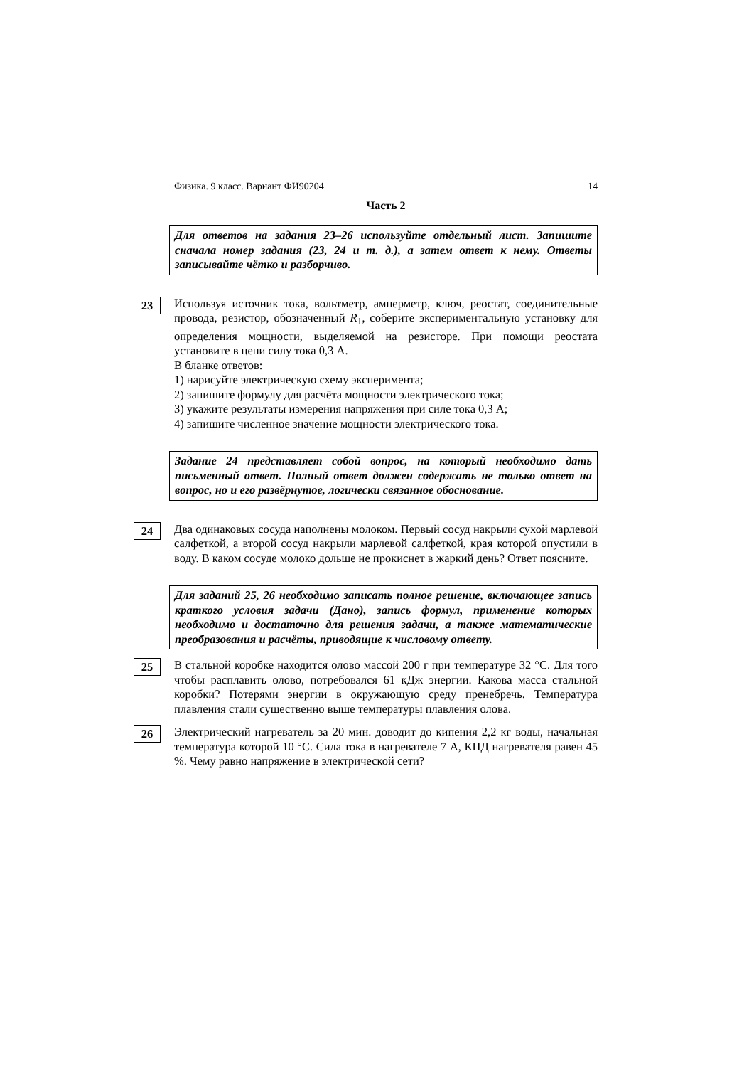Физика. 9 класс. Вариант ФИ90204 14
Часть 2
Для ответов на задания 23–26 используйте отдельный лист. Запишите сначала номер задания (23, 24 и т. д.), а затем ответ к нему. Ответы записывайте чётко и разборчиво.
23
Используя источник тока, вольтметр, амперметр, ключ, реостат, соединительные провода, резистор, обозначенный R<sub>1</sub>, соберите экспериментальную установку для определения мощности, выделяемой на резисторе. При помощи реостата установите в цепи силу тока 0,3 А.
В бланке ответов:
1) нарисуйте электрическую схему эксперимента;
2) запишите формулу для расчёта мощности электрического тока;
3) укажите результаты измерения напряжения при силе тока 0,3 А;
4) запишите численное значение мощности электрического тока.
Задание 24 представляет собой вопрос, на который необходимо дать письменный ответ. Полный ответ должен содержать не только ответ на вопрос, но и его развёрнутое, логически связанное обоснование.
24
Два одинаковых сосуда наполнены молоком. Первый сосуд накрыли сухой марлевой салфеткой, а второй сосуд накрыли марлевой салфеткой, края которой опустили в воду. В каком сосуде молоко дольше не прокиснет в жаркий день? Ответ поясните.
Для заданий 25, 26 необходимо записать полное решение, включающее запись краткого условия задачи (Дано), запись формул, применение которых необходимо и достаточно для решения задачи, а также математические преобразования и расчёты, приводящие к числовому ответу.
25
В стальной коробке находится олово массой 200 г при температуре 32 °С. Для того чтобы расплавить олово, потребовался 61 кДж энергии. Какова масса стальной коробки? Потерями энергии в окружающую среду пренебречь. Температура плавления стали существенно выше температуры плавления олова.
26
Электрический нагреватель за 20 мин. доводит до кипения 2,2 кг воды, начальная температура которой 10 °С. Сила тока в нагревателе 7 А, КПД нагревателя равен 45 %. Чему равно напряжение в электрической сети?